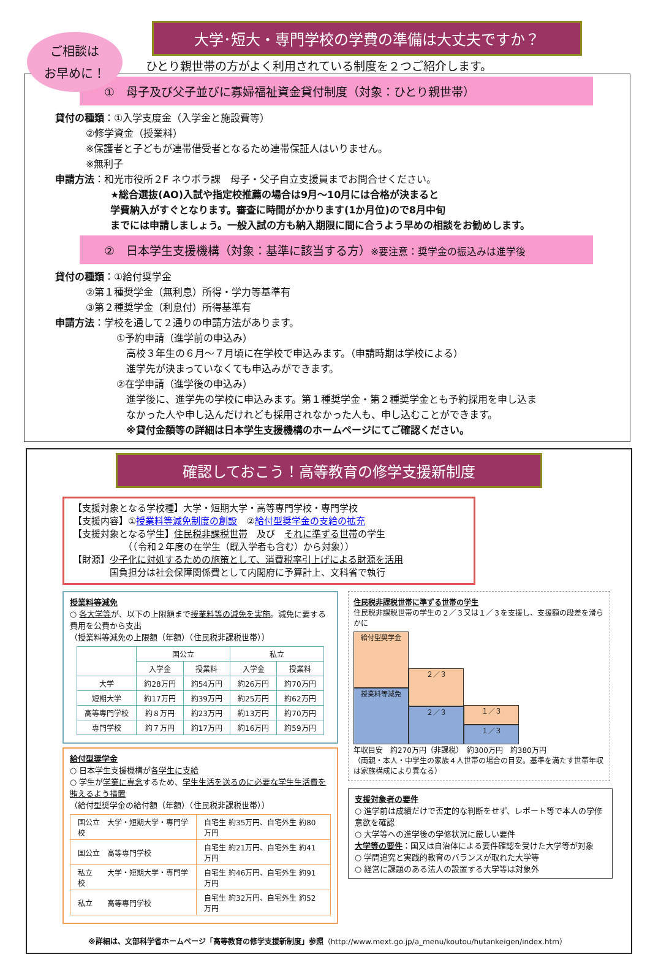ご相談は
お早めに！
大学･短大・専門学校の学費の準備は大丈夫ですか？
ひとり親世帯の方がよく利用されている制度を２つご紹介します。
①　母子及び父子並びに寡婦福祉資金貸付制度（対象：ひとり親世帯）
貸付の種類：①入学支度金（入学金と施設費等）
②修学資金（授業料）
※保護者と子どもが連帯借受者となるため連帯保証人はいりません。
※無利子
申請方法：和光市役所２F ネウボラ課　母子・父子自立支援員までお問合せください。
★総合選抜(AO)入試や指定校推薦の場合は9月～10月には合格が決まると
学費納入がすぐとなります。審査に時間がかかります(1か月位)ので8月中旬
までには申請しましょう。一般入試の方も納入期限に間に合うよう早めの相談をお勧めします。
②　日本学生支援機構（対象：基準に該当する方）※要注意：奨学金の振込みは進学後
貸付の種類：①給付奨学金
②第１種奨学金（無利息）所得・学力等基準有
③第２種奨学金（利息付）所得基準有
申請方法：学校を通して２通りの申請方法があります。
①予約申請（進学前の申込み）
　高校３年生の６月～７月頃に在学校で申込みます。（申請時期は学校による）
　進学先が決まっていなくても申込みができます。
②在学申請（進学後の申込み）
　進学後に、進学先の学校に申込みます。第１種奨学金・第２種奨学金とも予約採用を申し込ま
　なかった人や申し込んだけれども採用されなかった人も、申し込むことができます。
　※貸付金額等の詳細は日本学生支援機構のホームページにてご確認ください。
確認しておこう！高等教育の修学支援新制度
【支援対象となる学校種】大学・短期大学・高等専門学校・専門学校
【支援内容】①授業料等減免制度の創設　②給付型奨学金の支給の拡充
【支援対象となる学生】住民税非課税世帯　及び　それに準ずる世帯の学生
　　　　　　（（令和２年度の在学生（既入学者も含む）から対象））
【財源】少子化に対処するための施策として、消費税率引上げによる財源を活用
　　　　国負担分は社会保障関係費として内閣府に予算計上、文科省で執行
授業料等減免
○ 各大学等が、以下の上限額まで授業料等の減免を実施。減免に要する費用を公費から支出
（授業料等減免の上限額（年額）（住民税非課税世帯））
| | 国公立 | | 私立 | |
| --- | --- | --- | --- | --- |
| | 入学金 | 授業料 | 入学金 | 授業料 |
| 大学 | 約28万円 | 約54万円 | 約26万円 | 約70万円 |
| 短期大学 | 約17万円 | 約39万円 | 約25万円 | 約62万円 |
| 高等専門学校 | 約８万円 | 約23万円 | 約13万円 | 約70万円 |
| 専門学校 | 約７万円 | 約17万円 | 約16万円 | 約59万円 |
給付型奨学金
○ 日本学生支援機構が各学生に支給
○ 学生が学業に専念するため、学生生活を送るのに必要な学生生活費を賄えるよう措置
（給付型奨学金の給付額（年額）（住民税非課税世帯））
| 国公立 大学・短期大学・専門学校 | 自宅生 約35万円、自宅外生 約80万円 |
| 国公立 高等専門学校 | 自宅生 約21万円、自宅外生 約41万円 |
| 私立 大学・短期大学・専門学校 | 自宅生 約46万円、自宅外生 約91万円 |
| 私立 高等専門学校 | 自宅生 約32万円、自宅外生 約52万円 |
住民税非課税世帯に準ずる世帯の学生
住民税非課税世帯の学生の２／３又は１／３を支援し、支援額の段差を滑らかに
給付型奨学金
授業料等減免
２／３
２／３
１／３
１／３
年収目安　約270万円（非課税）　約300万円　約380万円
（両親・本人・中学生の家族４人世帯の場合の目安。基準を満たす世帯年収は家族構成により異なる）
支援対象者の要件
○ 進学前は成績だけで否定的な判断をせず、レポート等で本人の学修意欲を確認
○ 大学等への進学後の学修状況に厳しい要件
大学等の要件：国又は自治体による要件確認を受けた大学等が対象
○ 学問追究と実践的教育のバランスが取れた大学等
○ 経営に課題のある法人の設置する大学等は対象外
※詳細は、文部科学省ホームページ「高等教育の修学支援新制度」参照（http://www.mext.go.jp/a_menu/koutou/hutankeigen/index.htm）